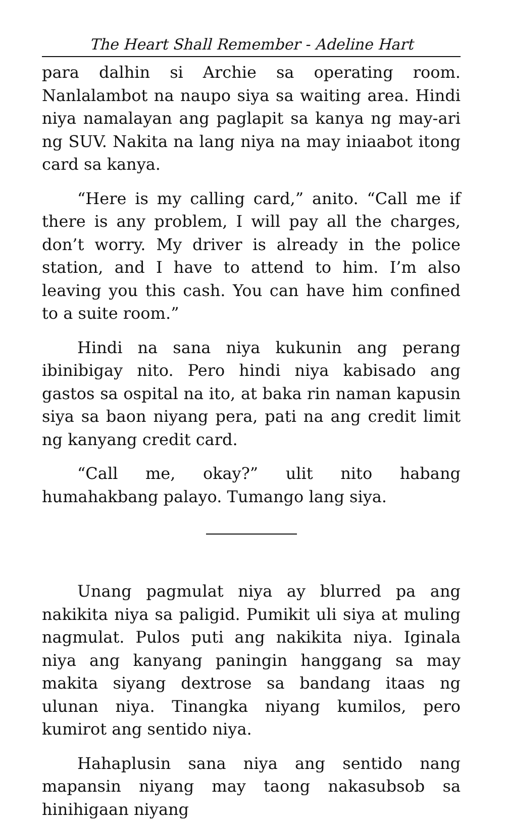The Heart Shall Remember - Adeline Hart
para dalhin si Archie sa operating room. Nanlalambot na naupo siya sa waiting area. Hindi niya namalayan ang paglapit sa kanya ng may-ari ng SUV. Nakita na lang niya na may iniaabot itong card sa kanya.
“Here is my calling card,” anito. “Call me if there is any problem, I will pay all the charges, don’t worry. My driver is already in the police station, and I have to attend to him. I’m also leaving you this cash. You can have him confined to a suite room.”
Hindi na sana niya kukunin ang perang ibinibigay nito. Pero hindi niya kabisado ang gastos sa ospital na ito, at baka rin naman kapusin siya sa baon niyang pera, pati na ang credit limit ng kanyang credit card.
“Call me, okay?” ulit nito habang humahakbang palayo. Tumango lang siya.
Unang pagmulat niya ay blurred pa ang nakikita niya sa paligid. Pumikit uli siya at muling nagmulat. Pulos puti ang nakikita niya. Iginala niya ang kanyang paningin hanggang sa may makita siyang dextrose sa bandang itaas ng ulunan niya. Tinangka niyang kumilos, pero kumirot ang sentido niya.
Hahaplusin sana niya ang sentido nang mapansin niyang may taong nakasubsob sa hinihigaan niyang